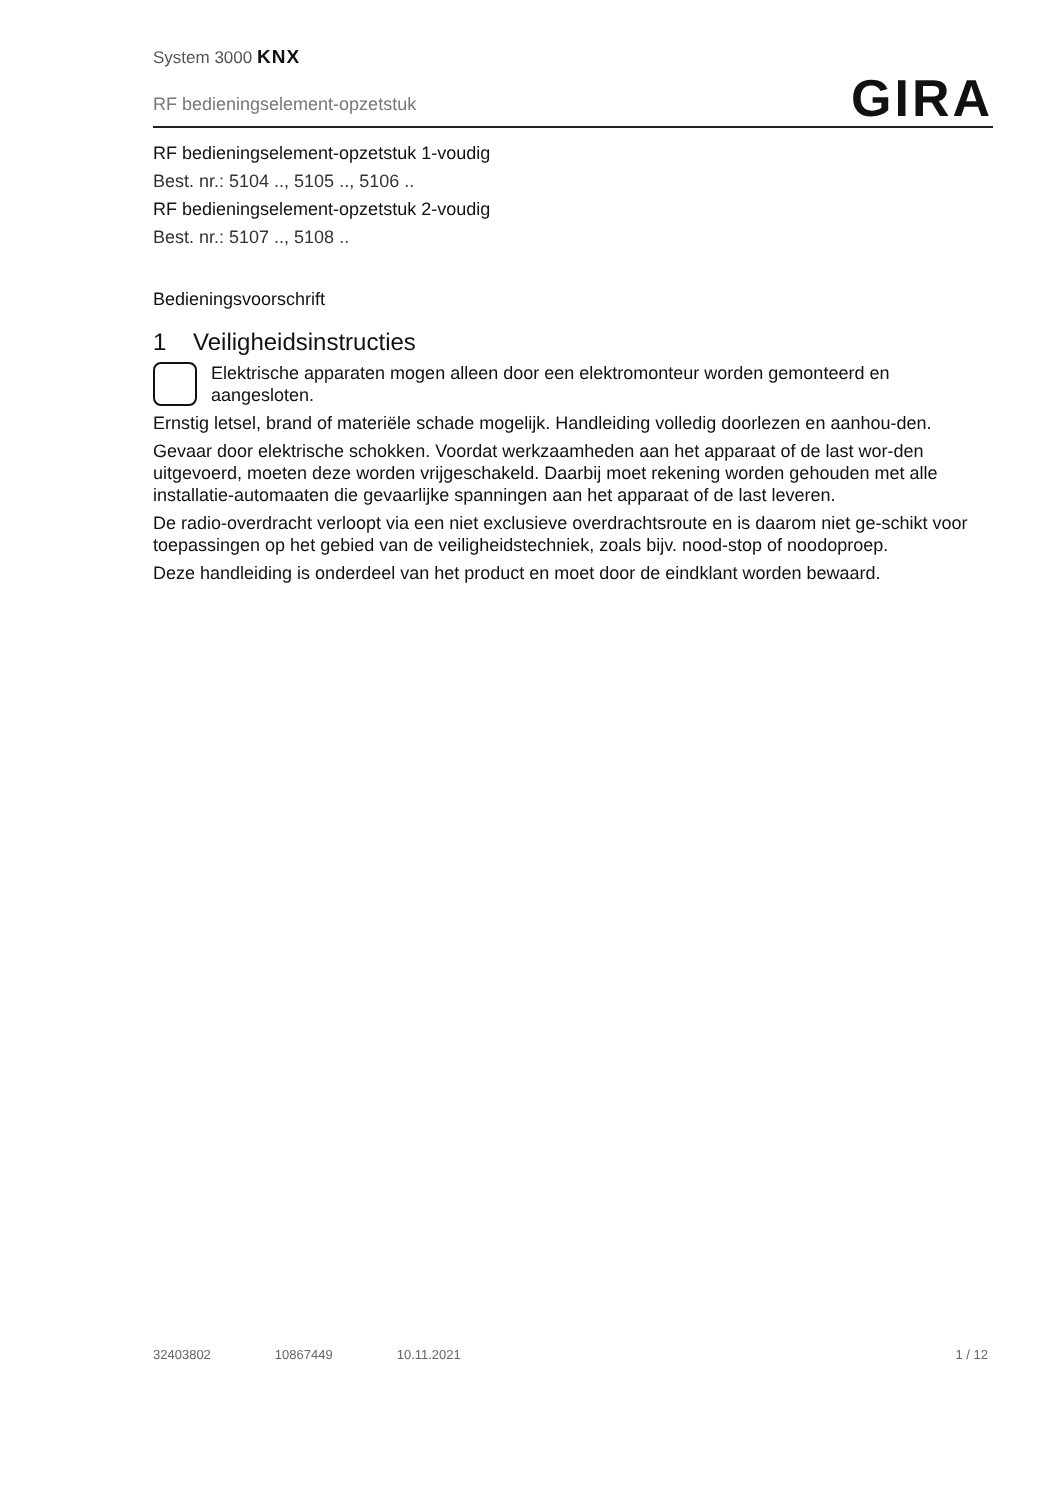System 3000 KNX
RF bedieningselement-opzetstuk
GIRA
RF bedieningselement-opzetstuk 1-voudig
Best. nr.: 5104 .., 5105 .., 5106 ..
RF bedieningselement-opzetstuk 2-voudig
Best. nr.: 5107 .., 5108 ..
Bedieningsvoorschrift
1 Veiligheidsinstructies
Elektrische apparaten mogen alleen door een elektromonteur worden gemonteerd en aangesloten.
Ernstig letsel, brand of materiële schade mogelijk. Handleiding volledig doorlezen en aanhou-den.
Gevaar door elektrische schokken. Voordat werkzaamheden aan het apparaat of de last wor-den uitgevoerd, moeten deze worden vrijgeschakeld. Daarbij moet rekening worden gehouden met alle installatie-automaaten die gevaarlijke spanningen aan het apparaat of de last leveren.
De radio-overdracht verloopt via een niet exclusieve overdrachtsroute en is daarom niet ge-schikt voor toepassingen op het gebied van de veiligheidstechniek, zoals bijv. nood-stop of noodoproep.
Deze handleiding is onderdeel van het product en moet door de eindklant worden bewaard.
32403802 10867449 10.11.2021 1 / 12